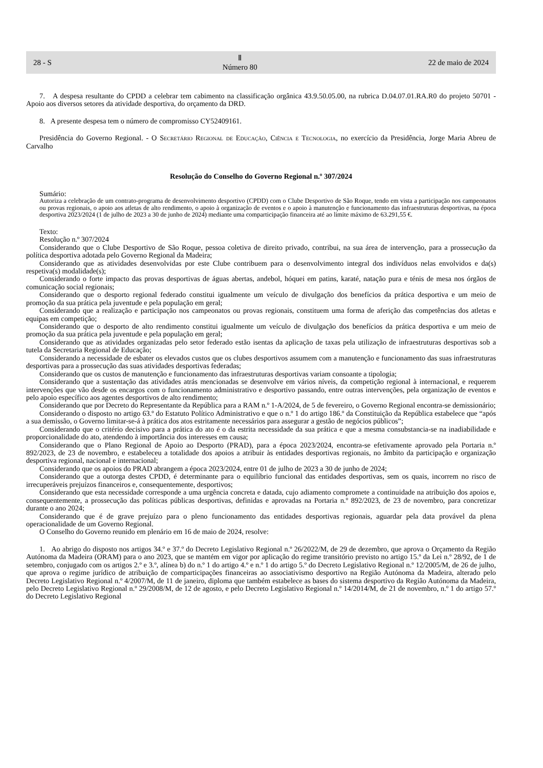28 - S Ⅱ
Número 80 22 de maio de 2024
7. A despesa resultante do CPDD a celebrar tem cabimento na classificação orgânica 43.9.50.05.00, na rubrica D.04.07.01.RA.R0 do projeto 50701 - Apoio aos diversos setores da atividade desportiva, do orçamento da DRD.
8. A presente despesa tem o número de compromisso CY52409161.
Presidência do Governo Regional. - O Secretário Regional de Educação, Ciência e Tecnologia, no exercício da Presidência, Jorge Maria Abreu de Carvalho
Resolução do Conselho do Governo Regional n.º 307/2024
Sumário:
Autoriza a celebração de um contrato-programa de desenvolvimento desportivo (CPDD) com o Clube Desportivo de São Roque, tendo em vista a participação nos campeonatos ou provas regionais, o apoio aos atletas de alto rendimento, o apoio à organização de eventos e o apoio à manutenção e funcionamento das infraestruturas desportivas, na época desportiva 2023/2024 (1 de julho de 2023 a 30 de junho de 2024) mediante uma comparticipação financeira até ao limite máximo de 63.291,55 €.
Texto:
Resolução n.º 307/2024
Considerando que o Clube Desportivo de São Roque, pessoa coletiva de direito privado, contribui, na sua área de intervenção, para a prossecução da política desportiva adotada pelo Governo Regional da Madeira;
Considerando que as atividades desenvolvidas por este Clube contribuem para o desenvolvimento integral dos indivíduos nelas envolvidos e da(s) respetiva(s) modalidade(s);
Considerando o forte impacto das provas desportivas de águas abertas, andebol, hóquei em patins, karaté, natação pura e ténis de mesa nos órgãos de comunicação social regionais;
Considerando que o desporto regional federado constitui igualmente um veículo de divulgação dos benefícios da prática desportiva e um meio de promoção da sua prática pela juventude e pela população em geral;
Considerando que a realização e participação nos campeonatos ou provas regionais, constituem uma forma de aferição das competências dos atletas e equipas em competição;
Considerando que o desporto de alto rendimento constitui igualmente um veículo de divulgação dos benefícios da prática desportiva e um meio de promoção da sua prática pela juventude e pela população em geral;
Considerando que as atividades organizadas pelo setor federado estão isentas da aplicação de taxas pela utilização de infraestruturas desportivas sob a tutela da Secretaria Regional de Educação;
Considerando a necessidade de esbater os elevados custos que os clubes desportivos assumem com a manutenção e funcionamento das suas infraestruturas desportivas para a prossecução das suas atividades desportivas federadas;
Considerando que os custos de manutenção e funcionamento das infraestruturas desportivas variam consoante a tipologia;
Considerando que a sustentação das atividades atrás mencionadas se desenvolve em vários níveis, da competição regional à internacional, e requerem intervenções que vão desde os encargos com o funcionamento administrativo e desportivo passando, entre outras intervenções, pela organização de eventos e pelo apoio específico aos agentes desportivos de alto rendimento;
Considerando que por Decreto do Representante da República para a RAM n.º 1-A/2024, de 5 de fevereiro, o Governo Regional encontra-se demissionário;
Considerando o disposto no artigo 63.º do Estatuto Político Administrativo e que o n.º 1 do artigo 186.º da Constituição da República estabelece que “após a sua demissão, o Governo limitar-se-á à prática dos atos estritamente necessários para assegurar a gestão de negócios públicos”;
Considerando que o critério decisivo para a prática do ato é o da estrita necessidade da sua prática e que a mesma consubstancia-se na inadiabilidade e proporcionalidade do ato, atendendo à importância dos interesses em causa;
Considerando que o Plano Regional de Apoio ao Desporto (PRAD), para a época 2023/2024, encontra-se efetivamente aprovado pela Portaria n.º 892/2023, de 23 de novembro, e estabeleceu a totalidade dos apoios a atribuir às entidades desportivas regionais, no âmbito da participação e organização desportiva regional, nacional e internacional;
Considerando que os apoios do PRAD abrangem a época 2023/2024, entre 01 de julho de 2023 a 30 de junho de 2024;
Considerando que a outorga destes CPDD, é determinante para o equilíbrio funcional das entidades desportivas, sem os quais, incorrem no risco de irrecuperáveis prejuízos financeiros e, consequentemente, desportivos;
Considerando que esta necessidade corresponde a uma urgência concreta e datada, cujo adiamento compromete a continuidade na atribuição dos apoios e, consequentemente, a prossecução das políticas públicas desportivas, definidas e aprovadas na Portaria n.º 892/2023, de 23 de novembro, para concretizar durante o ano 2024;
Considerando que é de grave prejuízo para o pleno funcionamento das entidades desportivas regionais, aguardar pela data provável da plena operacionalidade de um Governo Regional.
O Conselho do Governo reunido em plenário em 16 de maio de 2024, resolve:
1. Ao abrigo do disposto nos artigos 34.º e 37.º do Decreto Legislativo Regional n.º 26/2022/M, de 29 de dezembro, que aprova o Orçamento da Região Autónoma da Madeira (ORAM) para o ano 2023, que se mantém em vigor por aplicação do regime transitório previsto no artigo 15.º da Lei n.º 28/92, de 1 de setembro, conjugado com os artigos 2.º e 3.º, alínea b) do n.º 1 do artigo 4.º e n.º 1 do artigo 5.º do Decreto Legislativo Regional n.º 12/2005/M, de 26 de julho, que aprova o regime jurídico de atribuição de comparticipações financeiras ao associativismo desportivo na Região Autónoma da Madeira, alterado pelo Decreto Legislativo Regional n.º 4/2007/M, de 11 de janeiro, diploma que também estabelece as bases do sistema desportivo da Região Autónoma da Madeira, pelo Decreto Legislativo Regional n.º 29/2008/M, de 12 de agosto, e pelo Decreto Legislativo Regional n.º 14/2014/M, de 21 de novembro, n.º 1 do artigo 57.º do Decreto Legislativo Regional